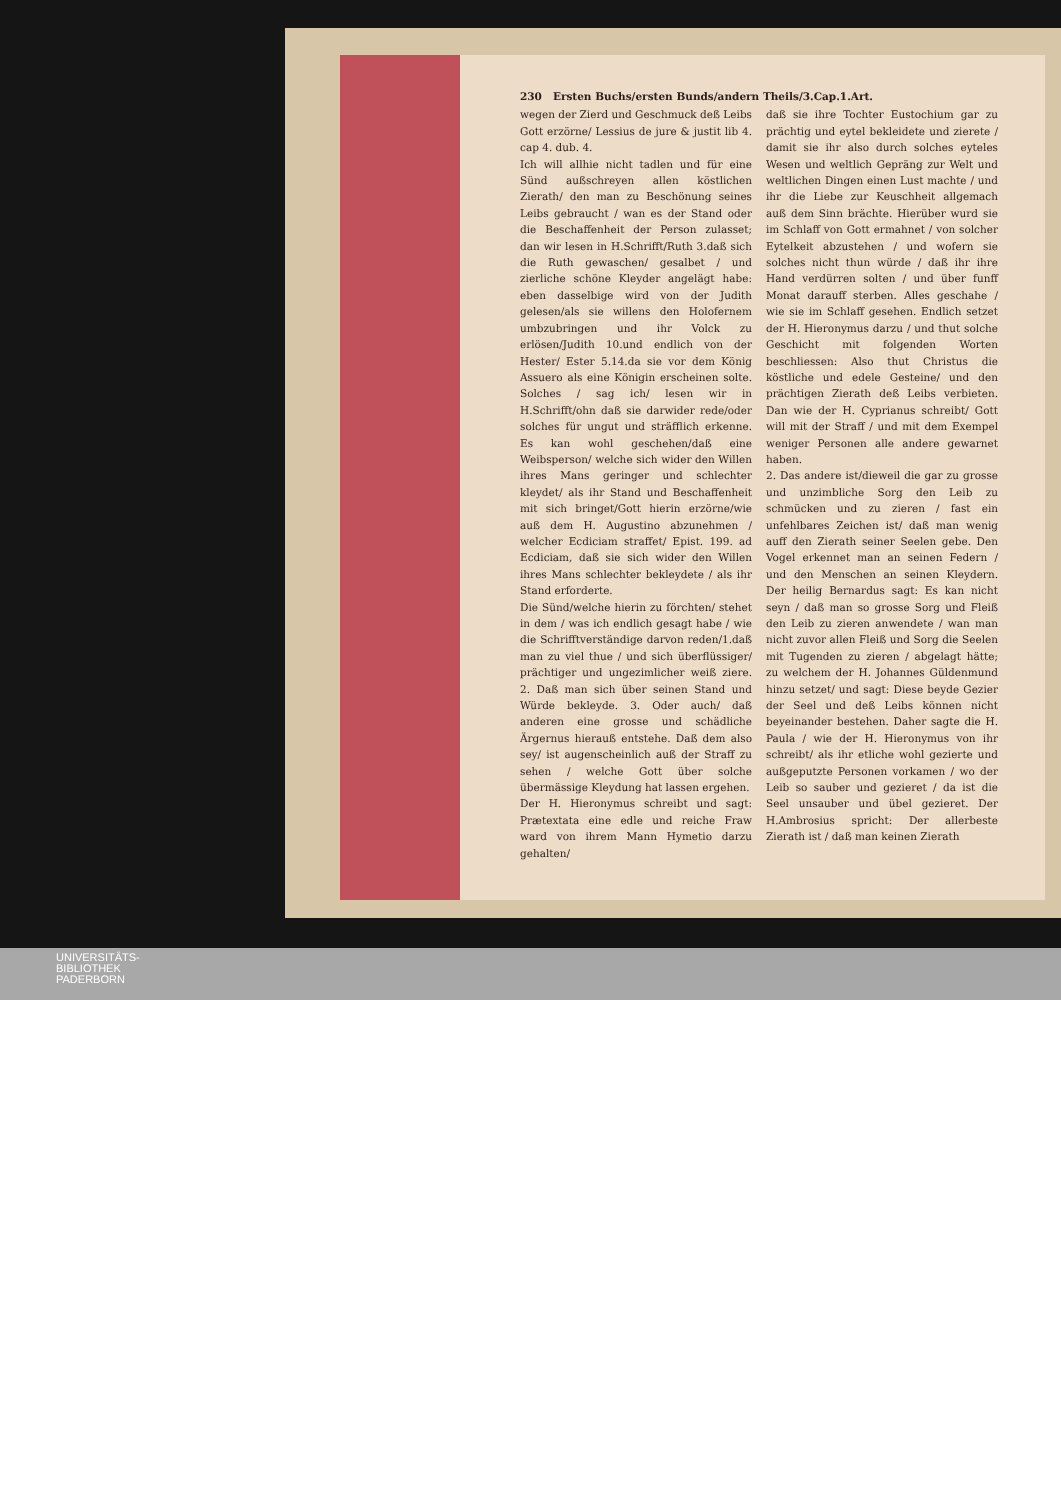230 Ersten Buchs/ersten Bunds/andern Theils/3.Cap.1.Art.
wegen der Zierd und Geschmuck deß Leibs Gott erzörne/ Lessius de jure & justit lib 4. cap 4. dub. 4.
Ich will allhie nicht tadlen und für eine Sünd außschreyen allen köstlichen Zierath/ den man zu Beschönung seines Leibs gebraucht / wan es der Stand oder die Beschaffenheit der Person zulasset; dan wir lesen in H.Schrifft/Ruth 3.daß sich die Ruth gewaschen/ gesalbet / und zierliche schöne Kleyder angelägt habe: eben dasselbige wird von der Judith gelesen/als sie willens den Holofernem umbzubringen und ihr Volck zu erlösen/Judith 10.und endlich von der Hester/ Ester 5.14.da sie vor dem König Assuero als eine Königin erscheinen solte. Solches / sag ich/ lesen wir in H.Schrifft/ohn daß sie darwider rede/oder solches für ungut und sträfflich erkenne. Es kan wohl geschehen/daß eine Weibsperson/ welche sich wider den Willen ihres Mans geringer und schlechter kleydet/ als ihr Stand und Beschaffenheit mit sich bringet/Gott hierin erzörne/wie auß dem H. Augustino abzunehmen / welcher Ecdiciam straffet/ Epist. 199. ad Ecdiciam, daß sie sich wider den Willen ihres Mans schlechter bekleydete / als ihr Stand erforderte.
Die Sünd/welche hierin zu förchten/ stehet in dem / was ich endlich gesagt habe / wie die Schrifftverständige darvon reden/1.daß man zu viel thue / und sich überflüssiger/ prächtiger und ungezimlicher weiß ziere. 2. Daß man sich über seinen Stand und Würde bekleyde. 3. Oder auch/ daß anderen eine grosse und schädliche Ärgernus hierauß entstehe. Daß dem also sey/ ist augenscheinlich auß der Straff zu sehen / welche Gott über solche übermässige Kleydung hat lassen ergehen.
Der H. Hieronymus schreibt und sagt: Prætextata eine edle und reiche Fraw ward von ihrem Mann Hymetio darzu gehalten/
daß sie ihre Tochter Eustochium gar zu prächtig und eytel bekleidete und zierete / damit sie ihr also durch solches eyteles Wesen und weltlich Gepräng zur Welt und weltlichen Dingen einen Lust machte / und ihr die Liebe zur Keuschheit allgemach auß dem Sinn brächte. Hierüber wurd sie im Schlaff von Gott ermahnet / von solcher Eytelkeit abzustehen / und wofern sie solches nicht thun würde / daß ihr ihre Hand verdürren solten / und über funff Monat darauff sterben. Alles geschahe / wie sie im Schlaff gesehen. Endlich setzet der H. Hieronymus darzu / und thut solche Geschicht mit folgenden Worten beschliessen: Also thut Christus die köstliche und edele Gesteine/ und den prächtigen Zierath deß Leibs verbieten. Dan wie der H. Cyprianus schreibt/ Gott will mit der Straff / und mit dem Exempel weniger Personen alle andere gewarnet haben.
2. Das andere ist/dieweil die gar zu grosse und unzimbliche Sorg den Leib zu schmücken und zu zieren / fast ein unfehlbares Zeichen ist/ daß man wenig auff den Zierath seiner Seelen gebe. Den Vogel erkennet man an seinen Federn / und den Menschen an seinen Kleydern. Der heilig Bernardus sagt: Es kan nicht seyn / daß man so grosse Sorg und Fleiß den Leib zu zieren anwendete / wan man nicht zuvor allen Fleiß und Sorg die Seelen mit Tugenden zu zieren / abgelagt hätte; zu welchem der H. Johannes Güldenmund hinzu setzet/ und sagt: Diese beyde Gezier der Seel und deß Leibs können nicht beyeinander bestehen. Daher sagte die H. Paula / wie der H. Hieronymus von ihr schreibt/ als ihr etliche wohl gezierte und außgeputzte Personen vorkamen / wo der Leib so sauber und gezieret / da ist die Seel unsauber und übel gezieret. Der H.Ambrosius spricht: Der allerbeste Zierath ist / daß man keinen Zierath
UNIVERSITÄTS-
BIBLIOTHEK
PADERBORN